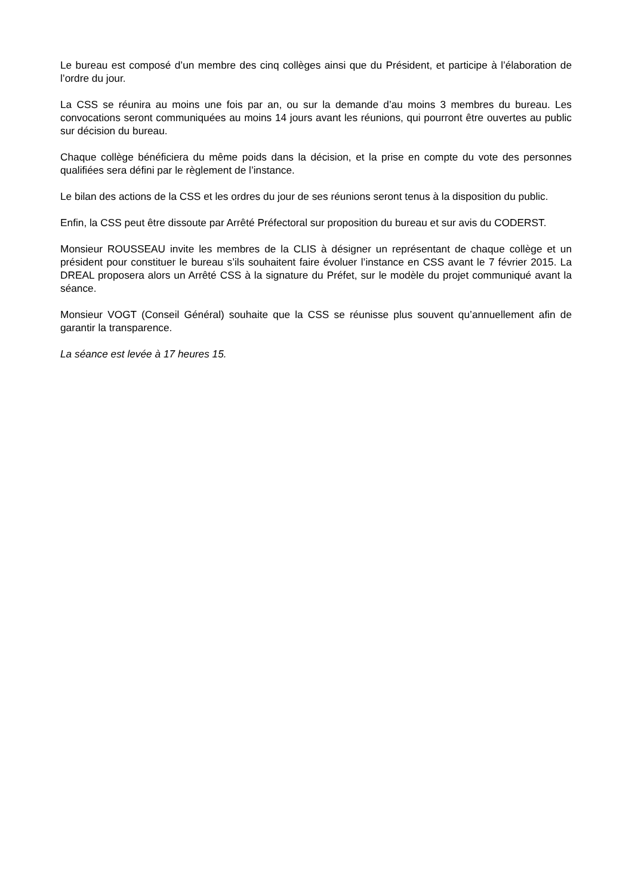Le bureau est composé d’un membre des cinq collèges ainsi que du Président, et participe à l’élaboration de l’ordre du jour.
La CSS se réunira au moins une fois par an, ou sur la demande d’au moins 3 membres du bureau. Les convocations seront communiquées au moins 14 jours avant les réunions, qui pourront être ouvertes au public sur décision du bureau.
Chaque collège bénéficiera du même poids dans la décision, et la prise en compte du vote des personnes qualifiées sera défini par le règlement de l’instance.
Le bilan des actions de la CSS et les ordres du jour de ses réunions seront tenus à la disposition du public.
Enfin, la CSS peut être dissoute par Arrêté Préfectoral sur proposition du bureau et sur avis du CODERST.
Monsieur ROUSSEAU invite les membres de la CLIS à désigner un représentant de chaque collège et un président pour constituer le bureau s’ils souhaitent faire évoluer l’instance en CSS avant le 7 février 2015. La DREAL proposera alors un Arrêté CSS à la signature du Préfet, sur le modèle du projet communiqué avant la séance.
Monsieur VOGT (Conseil Général) souhaite que la CSS se réunisse plus souvent qu’annuellement afin de garantir la transparence.
La séance est levée à 17 heures 15.